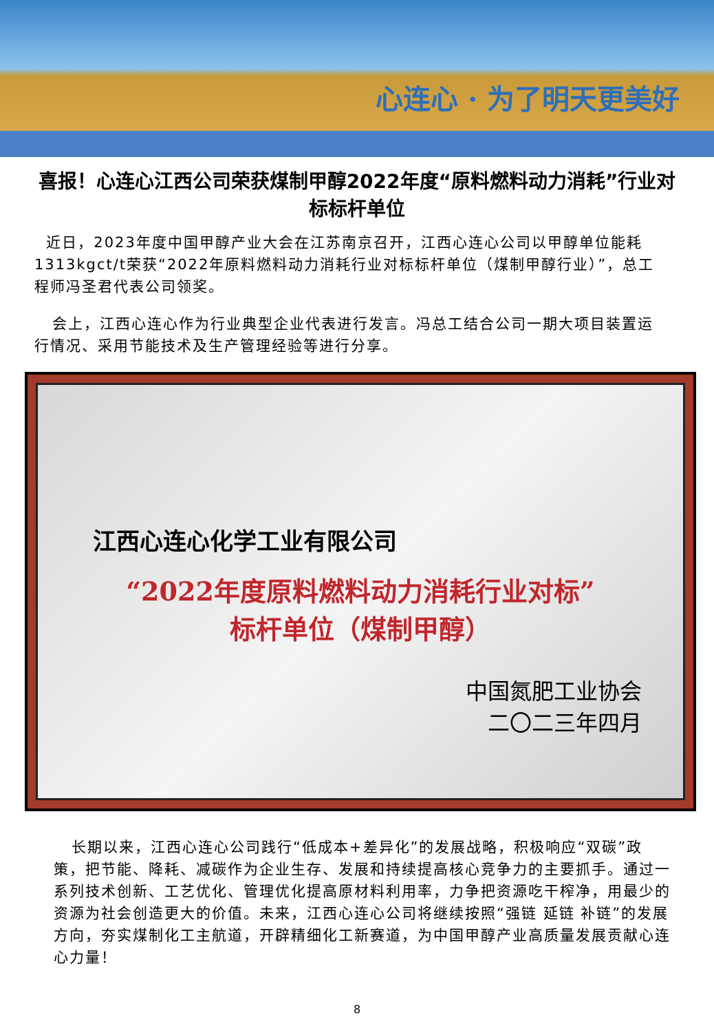心连心 · 为了明天更美好
喜报！心连心江西公司荣获煤制甲醇2022年度“原料燃料动力消耗”行业对标标杆单位
近日，2023年度中国甲醇产业大会在江苏南京召开，江西心连心公司以甲醇单位能耗1313kgct/t荣获“2022年原料燃料动力消耗行业对标标杆单位（煤制甲醇行业）”，总工程师冯圣君代表公司领奖。
会上，江西心连心作为行业典型企业代表进行发言。冯总工结合公司一期大项目装置运行情况、采用节能技术及生产管理经验等进行分享。
江西心连心化学工业有限公司
“2022年度原料燃料动力消耗行业对标”
标杆单位（煤制甲醇）
中国氮肥工业协会
二〇二三年四月
长期以来，江西心连心公司践行“低成本+差异化”的发展战略，积极响应“双碳”政策，把节能、降耗、减碳作为企业生存、发展和持续提高核心竞争力的主要抓手。通过一系列技术创新、工艺优化、管理优化提高原材料利用率，力争把资源吃干榨净，用最少的资源为社会创造更大的价值。未来，江西心连心公司将继续按照“强链 延链 补链”的发展方向，夯实煤制化工主航道，开辟精细化工新赛道，为中国甲醇产业高质量发展贡献心连心力量！
8